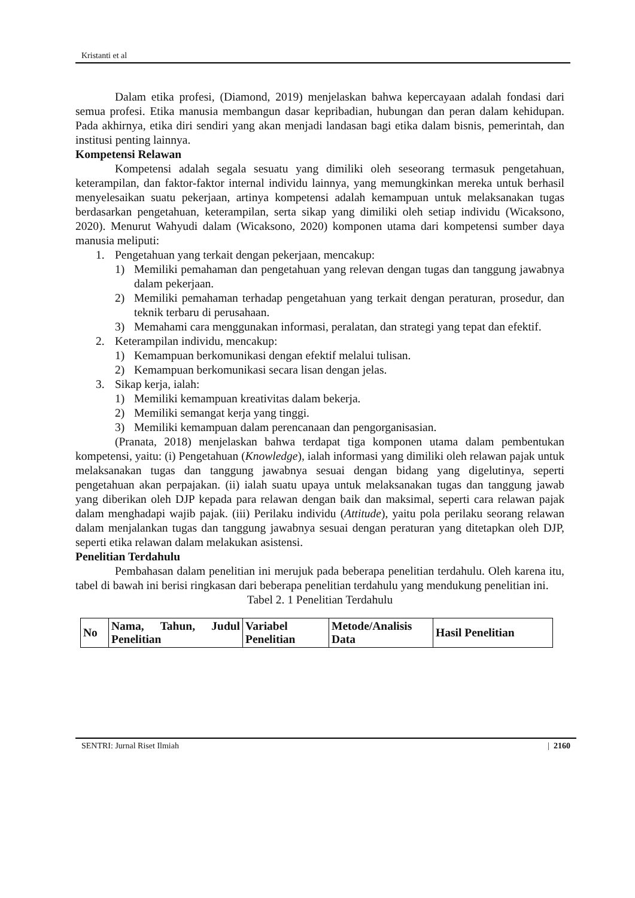Kristanti et al
Dalam etika profesi, (Diamond, 2019) menjelaskan bahwa kepercayaan adalah fondasi dari semua profesi. Etika manusia membangun dasar kepribadian, hubungan dan peran dalam kehidupan. Pada akhirnya, etika diri sendiri yang akan menjadi landasan bagi etika dalam bisnis, pemerintah, dan institusi penting lainnya.
Kompetensi Relawan
Kompetensi adalah segala sesuatu yang dimiliki oleh seseorang termasuk pengetahuan, keterampilan, dan faktor-faktor internal individu lainnya, yang memungkinkan mereka untuk berhasil menyelesaikan suatu pekerjaan, artinya kompetensi adalah kemampuan untuk melaksanakan tugas berdasarkan pengetahuan, keterampilan, serta sikap yang dimiliki oleh setiap individu (Wicaksono, 2020). Menurut Wahyudi dalam (Wicaksono, 2020) komponen utama dari kompetensi sumber daya manusia meliputi:
1. Pengetahuan yang terkait dengan pekerjaan, mencakup:
1) Memiliki pemahaman dan pengetahuan yang relevan dengan tugas dan tanggung jawabnya dalam pekerjaan.
2) Memiliki pemahaman terhadap pengetahuan yang terkait dengan peraturan, prosedur, dan teknik terbaru di perusahaan.
3) Memahami cara menggunakan informasi, peralatan, dan strategi yang tepat dan efektif.
2. Keterampilan individu, mencakup:
1) Kemampuan berkomunikasi dengan efektif melalui tulisan.
2) Kemampuan berkomunikasi secara lisan dengan jelas.
3. Sikap kerja, ialah:
1) Memiliki kemampuan kreativitas dalam bekerja.
2) Memiliki semangat kerja yang tinggi.
3) Memiliki kemampuan dalam perencanaan dan pengorganisasian.
(Pranata, 2018) menjelaskan bahwa terdapat tiga komponen utama dalam pembentukan kompetensi, yaitu: (i) Pengetahuan (Knowledge), ialah informasi yang dimiliki oleh relawan pajak untuk melaksanakan tugas dan tanggung jawabnya sesuai dengan bidang yang digelutinya, seperti pengetahuan akan perpajakan. (ii) ialah suatu upaya untuk melaksanakan tugas dan tanggung jawab yang diberikan oleh DJP kepada para relawan dengan baik dan maksimal, seperti cara relawan pajak dalam menghadapi wajib pajak. (iii) Perilaku individu (Attitude), yaitu pola perilaku seorang relawan dalam menjalankan tugas dan tanggung jawabnya sesuai dengan peraturan yang ditetapkan oleh DJP, seperti etika relawan dalam melakukan asistensi.
Penelitian Terdahulu
Pembahasan dalam penelitian ini merujuk pada beberapa penelitian terdahulu. Oleh karena itu, tabel di bawah ini berisi ringkasan dari beberapa penelitian terdahulu yang mendukung penelitian ini.
Tabel 2. 1 Penelitian Terdahulu
| No | Nama, Tahun, Judul Penelitian | Variabel Penelitian | Metode/Analisis Data | Hasil Penelitian |
| --- | --- | --- | --- | --- |
SENTRI: Jurnal Riset Ilmiah | 2160